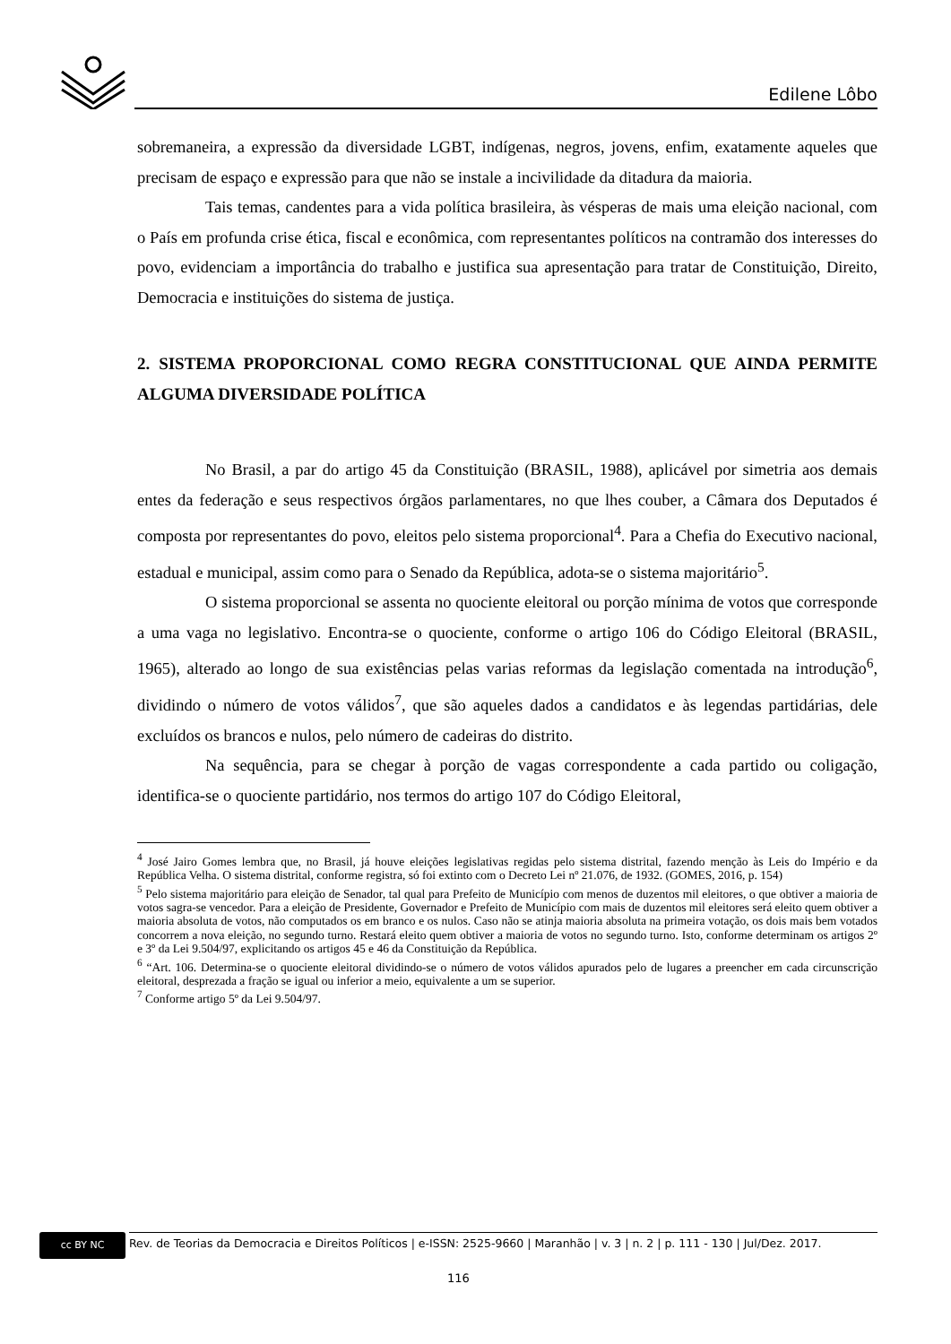Edilene Lôbo
sobremaneira, a expressão da diversidade LGBT, indígenas, negros, jovens, enfim, exatamente aqueles que precisam de espaço e expressão para que não se instale a incivilidade da ditadura da maioria.
Tais temas, candentes para a vida política brasileira, às vésperas de mais uma eleição nacional, com o País em profunda crise ética, fiscal e econômica, com representantes políticos na contramão dos interesses do povo, evidenciam a importância do trabalho e justifica sua apresentação para tratar de Constituição, Direito, Democracia e instituições do sistema de justiça.
2. SISTEMA PROPORCIONAL COMO REGRA CONSTITUCIONAL QUE AINDA PERMITE ALGUMA DIVERSIDADE POLÍTICA
No Brasil, a par do artigo 45 da Constituição (BRASIL, 1988), aplicável por simetria aos demais entes da federação e seus respectivos órgãos parlamentares, no que lhes couber, a Câmara dos Deputados é composta por representantes do povo, eleitos pelo sistema proporcional<sup>4</sup>. Para a Chefia do Executivo nacional, estadual e municipal, assim como para o Senado da República, adota-se o sistema majoritário<sup>5</sup>.
O sistema proporcional se assenta no quociente eleitoral ou porção mínima de votos que corresponde a uma vaga no legislativo. Encontra-se o quociente, conforme o artigo 106 do Código Eleitoral (BRASIL, 1965), alterado ao longo de sua existências pelas varias reformas da legislação comentada na introdução<sup>6</sup>, dividindo o número de votos válidos<sup>7</sup>, que são aqueles dados a candidatos e às legendas partidárias, dele excluídos os brancos e nulos, pelo número de cadeiras do distrito.
Na sequência, para se chegar à porção de vagas correspondente a cada partido ou coligação, identifica-se o quociente partidário, nos termos do artigo 107 do Código Eleitoral,
<sup>4</sup> José Jairo Gomes lembra que, no Brasil, já houve eleições legislativas regidas pelo sistema distrital, fazendo menção às Leis do Império e da República Velha. O sistema distrital, conforme registra, só foi extinto com o Decreto Lei nº 21.076, de 1932. (GOMES, 2016, p. 154)
<sup>5</sup> Pelo sistema majoritário para eleição de Senador, tal qual para Prefeito de Município com menos de duzentos mil eleitores, o que obtiver a maioria de votos sagra-se vencedor. Para a eleição de Presidente, Governador e Prefeito de Município com mais de duzentos mil eleitores será eleito quem obtiver a maioria absoluta de votos, não computados os em branco e os nulos. Caso não se atinja maioria absoluta na primeira votação, os dois mais bem votados concorrem a nova eleição, no segundo turno. Restará eleito quem obtiver a maioria de votos no segundo turno. Isto, conforme determinam os artigos 2º e 3º da Lei 9.504/97, explicitando os artigos 45 e 46 da Constituição da República.
<sup>6</sup> “Art. 106. Determina-se o quociente eleitoral dividindo-se o número de votos válidos apurados pelo de lugares a preencher em cada circunscrição eleitoral, desprezada a fração se igual ou inferior a meio, equivalente a um se superior.
<sup>7</sup> Conforme artigo 5º da Lei 9.504/97.
cc BY NC
Rev. de Teorias da Democracia e Direitos Políticos | e-ISSN: 2525-9660 | Maranhão | v. 3 | n. 2 | p. 111 - 130 | Jul/Dez. 2017.
116